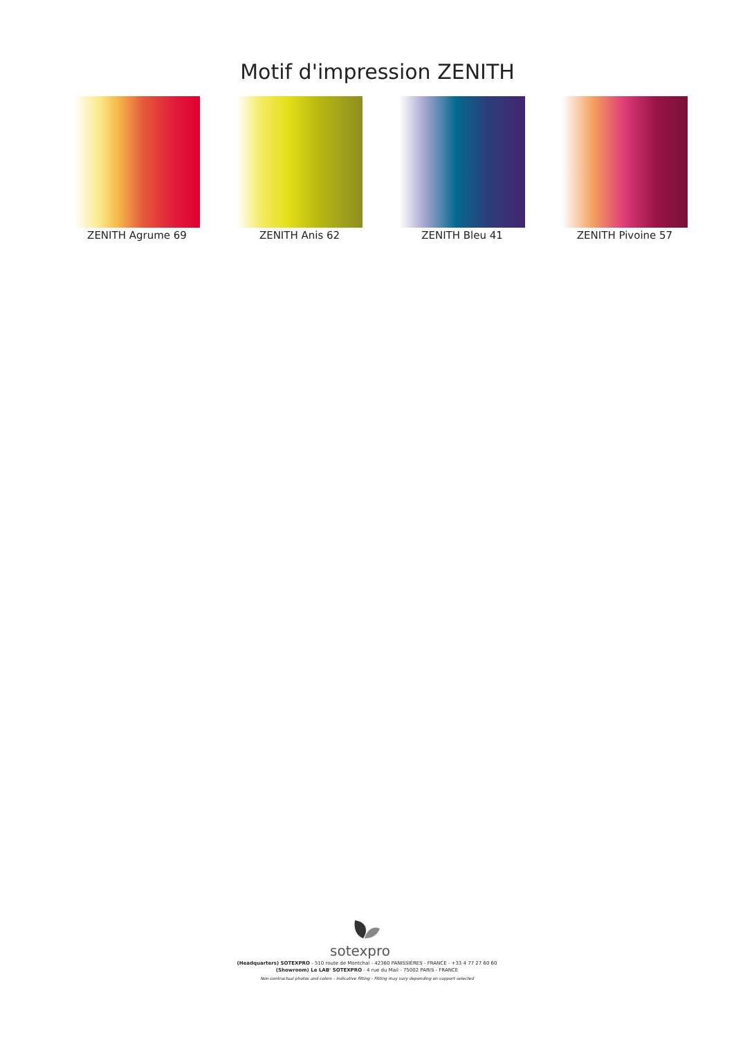Motif d'impression ZENITH
ZENITH Agrume 69 ZENITH Anis 62 ZENITH Bleu 41 ZENITH Pivoine 57
sotexpro
(Headquarters) SOTEXPRO - 510 route de Montchal - 42360 PANISSIÈRES - FRANCE - +33 4 77 27 60 60
(Showroom) Le LAB' SOTEXPRO - 4 rue du Mail - 75002 PARIS - FRANCE
Non-contractual photos and colors - Indicative fitting - Fitting may vary depending on support selected